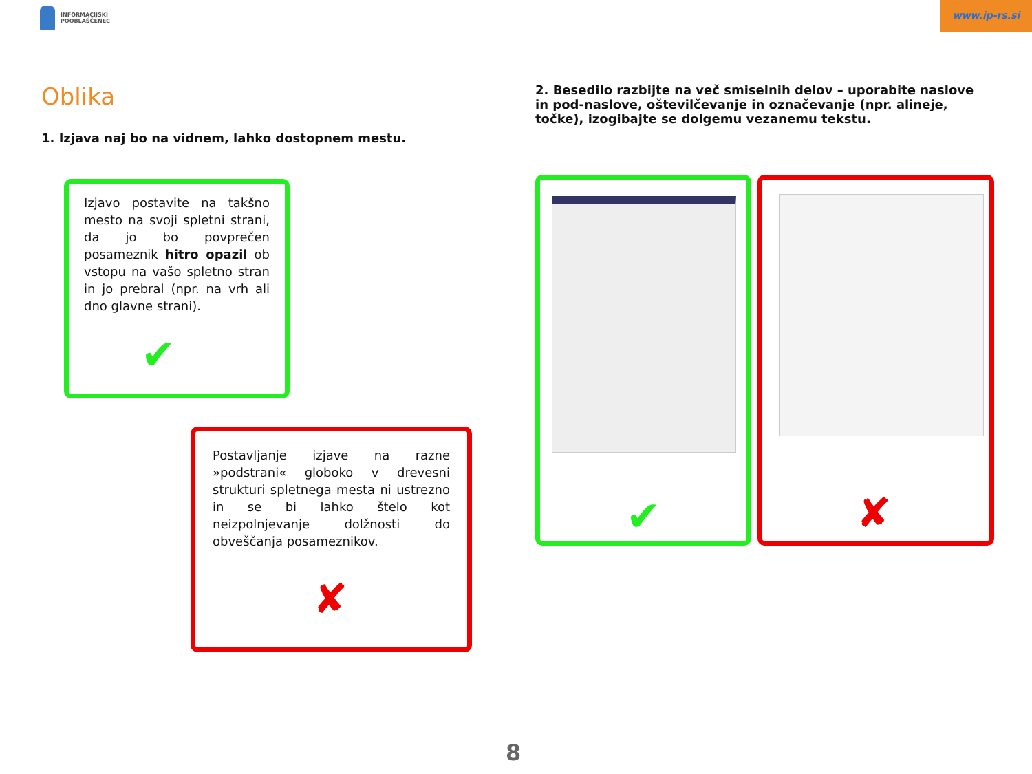INFORMACIJSKI
POOBLAŠČENEC
www.ip-rs.si
Oblika
1. Izjava naj bo na vidnem, lahko dostopnem mestu.
2. Besedilo razbijte na več smiselnih delov – uporabite naslove in pod-naslove, oštevilčevanje in označevanje (npr. alineje, točke), izogibajte se dolgemu vezanemu tekstu.
Izjavo postavite na takšno mesto na svoji spletni strani, da jo bo povprečen posameznik hitro opazil ob vstopu na vašo spletno stran in jo prebral (npr. na vrh ali dno glavne strani).
✔
Postavljanje izjave na razne »podstrani« globoko v drevesni strukturi spletnega mesta ni ustrezno in se bi lahko štelo kot neizpolnjevanje dolžnosti do obveščanja posameznikov.
✘
✔ ✘
8